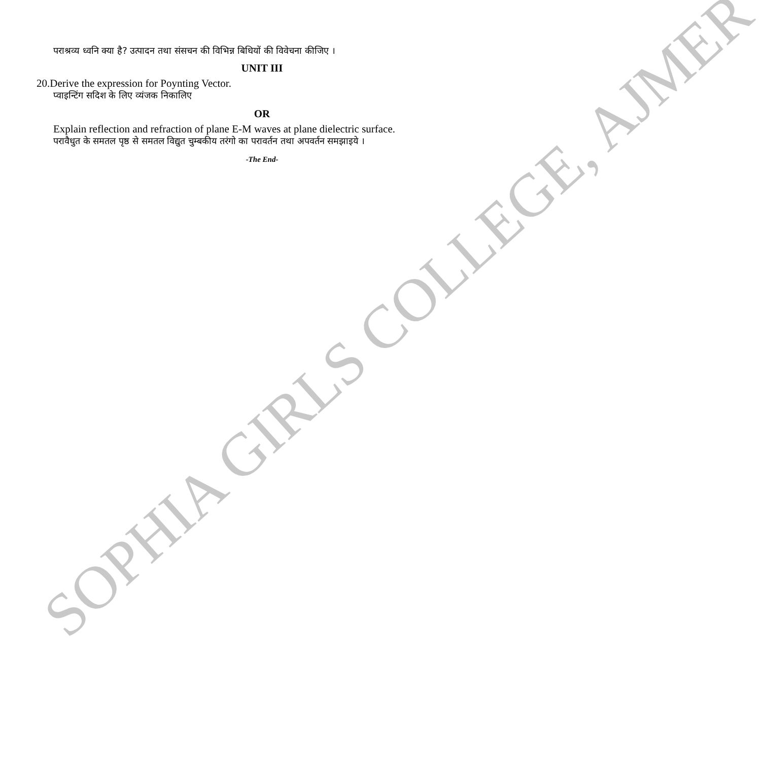पराश्रव्य ध्वनि क्या है? उत्पादन तथा संसचन की विभिन्न बिधियों की विवेचना कीजिए ।
UNIT III
20.Derive the expression for Poynting Vector.
प्वाइन्टिंग सदिश के लिए व्यंजक निकालिए
OR
Explain reflection and refraction of plane E-M waves at plane dielectric surface.
परावैधुत के समतल पृष्ठ से समतल विद्युत चुम्बकीय तरंगो का परावर्तन तथा अपवर्तन समझाइये ।
-The End-
SOPHIA GIRLS COLLEGE, AJMER